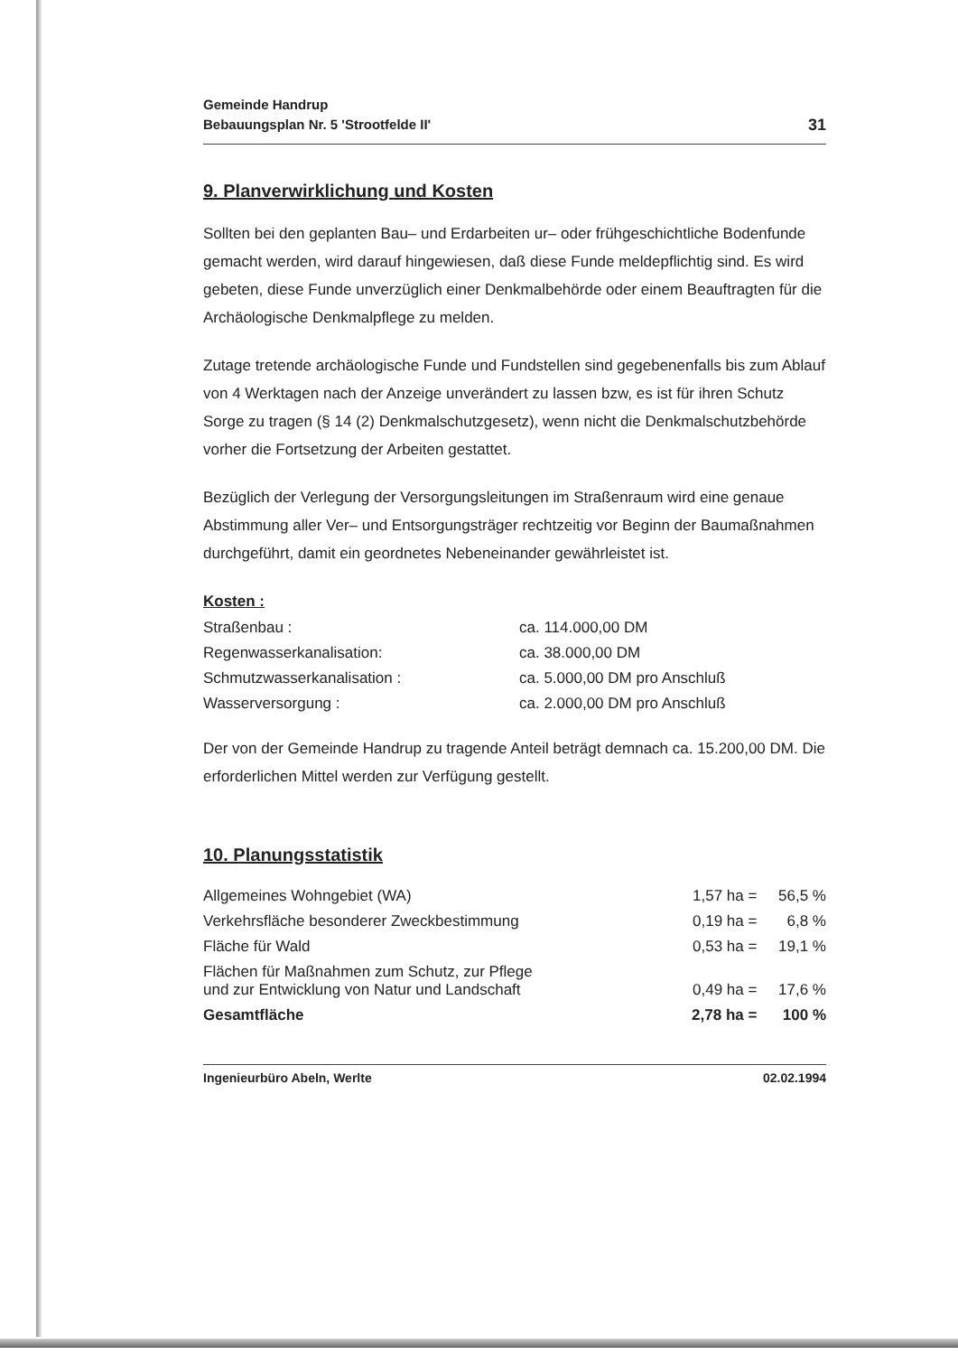Gemeinde Handrup
Bebauungsplan Nr. 5 'Strootfelde II'
31
9. Planverwirklichung und Kosten
Sollten bei den geplanten Bau– und Erdarbeiten ur– oder frühgeschichtliche Bodenfunde gemacht werden, wird darauf hingewiesen, daß diese Funde meldepflichtig sind. Es wird gebeten, diese Funde unverzüglich einer Denkmalbehörde oder einem Beauftragten für die Archäologische Denkmalpflege zu melden.
Zutage tretende archäologische Funde und Fundstellen sind gegebenenfalls bis zum Ablauf von 4 Werktagen nach der Anzeige unverändert zu lassen bzw, es ist für ihren Schutz Sorge zu tragen (§ 14 (2) Denkmalschutzgesetz), wenn nicht die Denkmalschutzbehörde vorher die Fortsetzung der Arbeiten gestattet.
Bezüglich der Verlegung der Versorgungsleitungen im Straßenraum wird eine genaue Abstimmung aller Ver– und Entsorgungsträger rechtzeitig vor Beginn der Baumaßnahmen durchgeführt, damit ein geordnetes Nebeneinander gewährleistet ist.
Kosten :
| Straßenbau : | ca. 114.000,00 DM |
| Regenwasserkanalisation: | ca. 38.000,00 DM |
| Schmutzwasserkanalisation : | ca. 5.000,00 DM pro Anschluß |
| Wasserversorgung : | ca. 2.000,00 DM pro Anschluß |
Der von der Gemeinde Handrup zu tragende Anteil beträgt demnach ca. 15.200,00 DM. Die erforderlichen Mittel werden zur Verfügung gestellt.
10. Planungsstatistik
| Allgemeines Wohngebiet (WA) | 1,57 ha | = | 56,5 % |
| Verkehrsfläche besonderer Zweckbestimmung | 0,19 ha | = | 6,8 % |
| Fläche für Wald | 0,53 ha | = | 19,1 % |
| Flächen für Maßnahmen zum Schutz, zur Pflege und zur Entwicklung von Natur und Landschaft | 0,49 ha | = | 17,6 % |
| Gesamtfläche | 2,78 ha | = | 100 % |
Ingenieurbüro Abeln, Werlte 02.02.1994